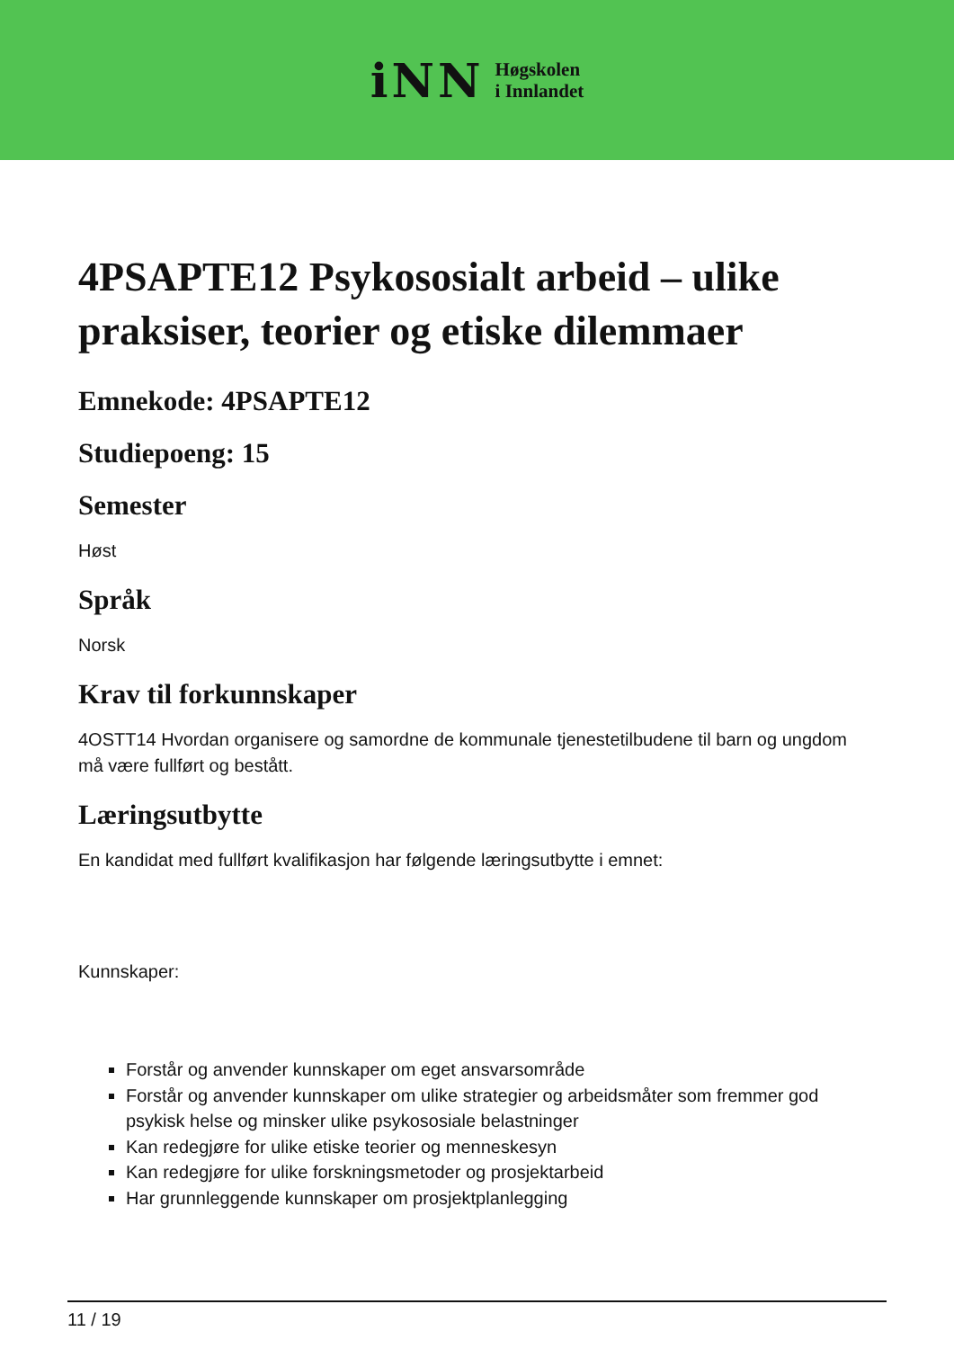iNN
Høgskolen
i Innlandet
4PSAPTE12 Psykososialt arbeid – ulike praksiser, teorier og etiske dilemmaer
Emnekode: 4PSAPTE12
Studiepoeng: 15
Semester
Høst
Språk
Norsk
Krav til forkunnskaper
4OSTT14 Hvordan organisere og samordne de kommunale tjenestetilbudene til barn og ungdom må være fullført og bestått.
Læringsutbytte
En kandidat med fullført kvalifikasjon har følgende læringsutbytte i emnet:
Kunnskaper:
Forstår og anvender kunnskaper om eget ansvarsområde
Forstår og anvender kunnskaper om ulike strategier og arbeidsmåter som fremmer god psykisk helse og minsker ulike psykososiale belastninger
Kan redegjøre for ulike etiske teorier og menneskesyn
Kan redegjøre for ulike forskningsmetoder og prosjektarbeid
Har grunnleggende kunnskaper om prosjektplanlegging
11 / 19